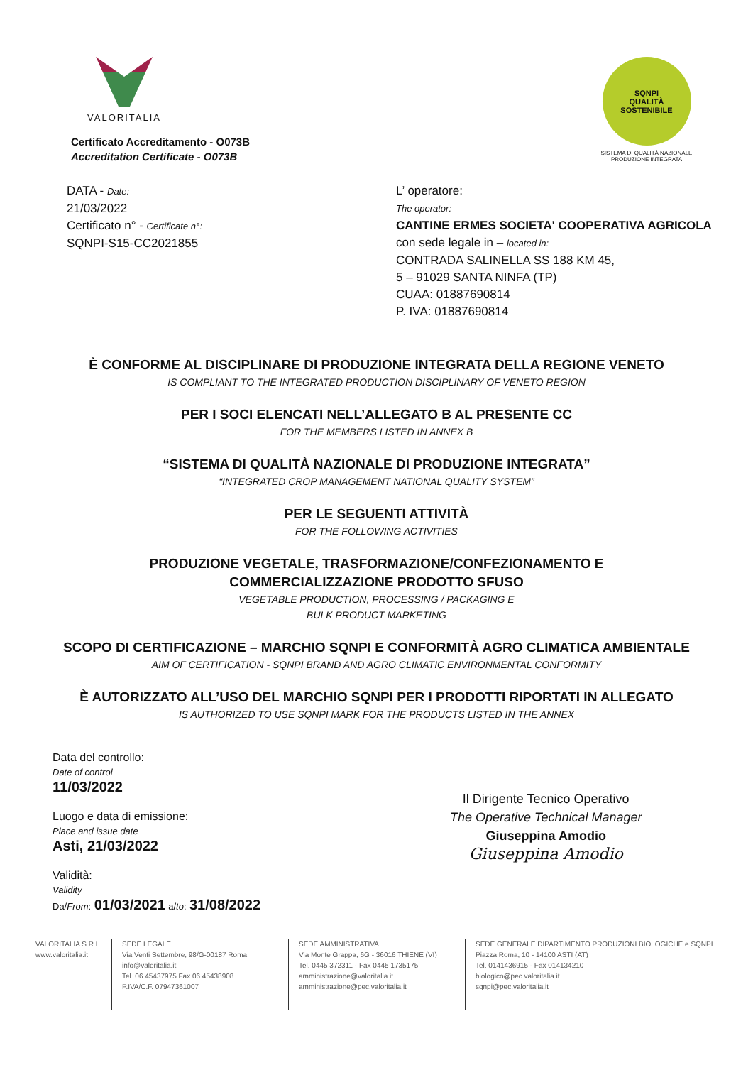VALORITALIA
SQNPI
QUALITÀ SOSTENIBILE
SISTEMA DI QUALITÀ NAZIONALE
PRODUZIONE INTEGRATA
Certificato Accreditamento - O073B
Accreditation Certificate - O073B
DATA - Date:
21/03/2022
Certificato n° - Certificate n°:
SQNPI-S15-CC2021855
L’ operatore:
The operator:
CANTINE ERMES SOCIETA' COOPERATIVA AGRICOLA
con sede legale in – located in:
CONTRADA SALINELLA SS 188 KM 45,
5 – 91029 SANTA NINFA (TP)
CUAA: 01887690814
P. IVA: 01887690814
È CONFORME AL DISCIPLINARE DI PRODUZIONE INTEGRATA DELLA REGIONE VENETO
IS COMPLIANT TO THE INTEGRATED PRODUCTION DISCIPLINARY OF VENETO REGION
PER I SOCI ELENCATI NELL’ALLEGATO B AL PRESENTE CC
FOR THE MEMBERS LISTED IN ANNEX B
“SISTEMA DI QUALITÀ NAZIONALE DI PRODUZIONE INTEGRATA”
“INTEGRATED CROP MANAGEMENT NATIONAL QUALITY SYSTEM”
PER LE SEGUENTI ATTIVITÀ
FOR THE FOLLOWING ACTIVITIES
PRODUZIONE VEGETALE, TRASFORMAZIONE/CONFEZIONAMENTO E
COMMERCIALIZZAZIONE PRODOTTO SFUSO
VEGETABLE PRODUCTION, PROCESSING / PACKAGING E
BULK PRODUCT MARKETING
SCOPO DI CERTIFICAZIONE – MARCHIO SQNPI E CONFORMITÀ AGRO CLIMATICA AMBIENTALE
AIM OF CERTIFICATION - SQNPI BRAND AND AGRO CLIMATIC ENVIRONMENTAL CONFORMITY
È AUTORIZZATO ALL’USO DEL MARCHIO SQNPI PER I PRODOTTI RIPORTATI IN ALLEGATO
IS AUTHORIZED TO USE SQNPI MARK FOR THE PRODUCTS LISTED IN THE ANNEX
Data del controllo:
Date of control
11/03/2022
Luogo e data di emissione:
Place and issue date
Asti, 21/03/2022
Validità:
Validity
Da/From: 01/03/2021 a/to: 31/08/2022
Il Dirigente Tecnico Operativo
The Operative Technical Manager
Giuseppina Amodio
Giuseppina Amodio
VALORITALIA S.R.L.
www.valoritalia.it
SEDE LEGALE
Via Venti Settembre, 98/G-00187 Roma
info@valoritalia.it
Tel. 06 45437975 Fax 06 45438908
P.IVA/C.F. 07947361007
SEDE AMMINISTRATIVA
Via Monte Grappa, 6G - 36016 THIENE (VI)
Tel. 0445 372311 - Fax 0445 1735175
amministrazione@valoritalia.it
amministrazione@pec.valoritalia.it
SEDE GENERALE DIPARTIMENTO PRODUZIONI BIOLOGICHE e SQNPI
Piazza Roma, 10 - 14100 ASTI (AT)
Tel. 0141436915 - Fax 014134210
biologico@pec.valoritalia.it
sqnpi@pec.valoritalia.it